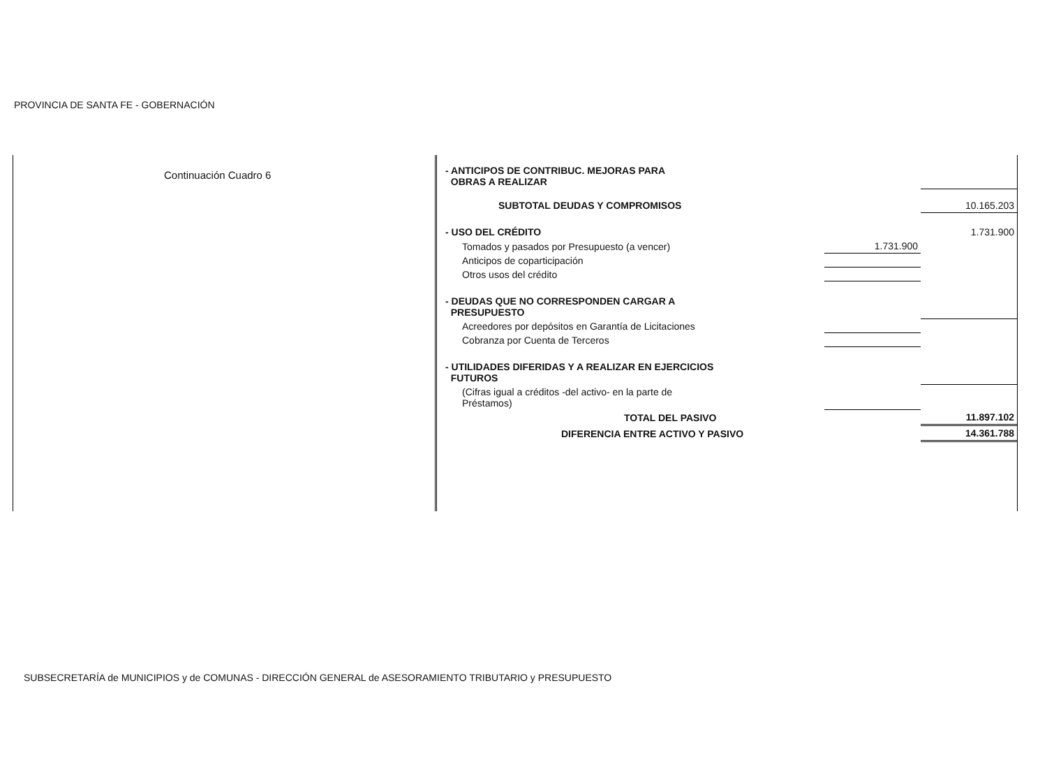PROVINCIA DE SANTA FE - GOBERNACIÓN
Continuación Cuadro 6
| - ANTICIPOS DE CONTRIBUC. MEJORAS PARA OBRAS A REALIZAR | | |
| SUBTOTAL DEUDAS Y COMPROMISOS | | 10.165.203 |
| - USO DEL CRÉDITO | | 1.731.900 |
| Tomados y pasados por Presupuesto (a vencer) | 1.731.900 | |
| Anticipos de coparticipación | | |
| Otros usos del crédito | | |
| - DEUDAS QUE NO CORRESPONDEN CARGAR A PRESUPUESTO | | |
| Acreedores por depósitos en Garantía de Licitaciones | | |
| Cobranza por Cuenta de Terceros | | |
| - UTILIDADES DIFERIDAS Y A REALIZAR EN EJERCICIOS FUTUROS | | |
| (Cifras igual a créditos -del activo- en la parte de Préstamos) | | |
| TOTAL DEL PASIVO | | 11.897.102 |
| DIFERENCIA ENTRE ACTIVO Y PASIVO | | 14.361.788 |
SUBSECRETARÍA de MUNICIPIOS y de COMUNAS - DIRECCIÓN GENERAL de ASESORAMIENTO TRIBUTARIO y PRESUPUESTO